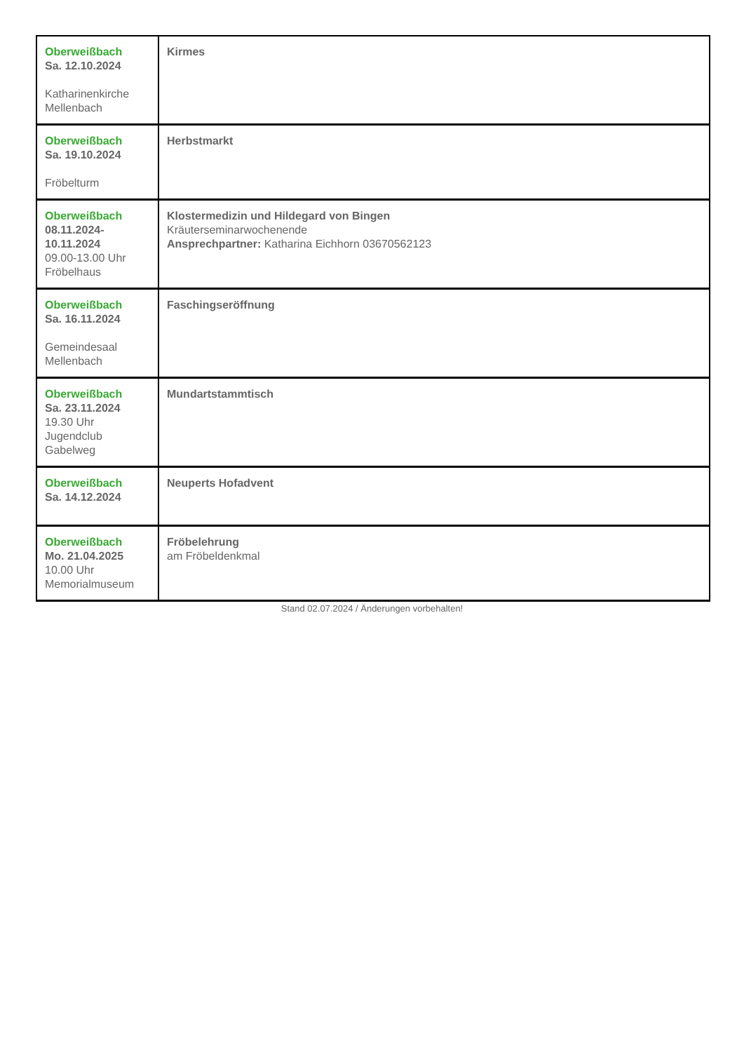| Oberweißbach Sa. 12.10.2024 Katharinenkirche Mellenbach | Kirmes |
| Oberweißbach Sa. 19.10.2024 Fröbelturm | Herbstmarkt |
| Oberweißbach 08.11.2024- 10.11.2024 09.00-13.00 Uhr Fröbelhaus | Klostermedizin und Hildegard von Bingen Kräuterseminarwochenende Ansprechpartner: Katharina Eichhorn 03670562123 |
| Oberweißbach Sa. 16.11.2024 Gemeindesaal Mellenbach | Faschingseröffnung |
| Oberweißbach Sa. 23.11.2024 19.30 Uhr Jugendclub Gabelweg | Mundartstammtisch |
| Oberweißbach Sa. 14.12.2024 | Neuperts Hofadvent |
| Oberweißbach Mo. 21.04.2025 10.00 Uhr Memorialmuseum | Fröbelehrung am Fröbeldenkmal |
Stand 02.07.2024 / Änderungen vorbehalten!